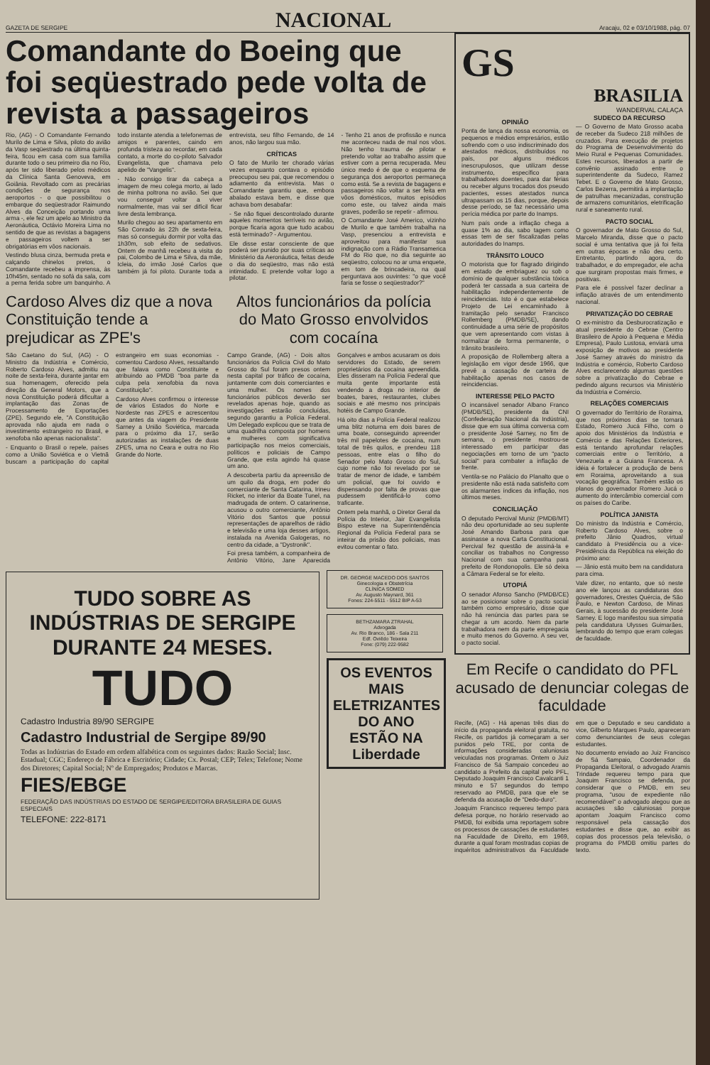GAZETA DE SERGIPE NACIONAL Aracaju, 02 e 03/10/1988, pág. 07
Comandante do Boeing que foi seqüestrado pede volta de revista a passageiros
Rio, (AG) - O Comandante Fernando Murilo de Lima e Silva, piloto do avião da Vasp seqüestrado na última quinta-feira, ficou em casa com sua família durante todo o seu primeiro dia no Rio, após ter sido liberado pelos médicos da Clínica Santa Genoveva, em Goiânia. Revoltado com as precárias condições de segurança nos aeroportos - o que possibilitou o embarque do seqüestrador Raimundo Alves da Conceição portando uma arma -, ele fez um apelo ao Ministro da Aeronáutica, Octávio Moreira Lima no sentido de que as revistas a bagagens e passageiros voltem a ser obrigatórias em vôos nacionais.
Vestindo blusa cinza, bermuda preta e calçando chinelos pretos, o Comandante recebeu a imprensa, às 10h45m, sentado no sofá da sala, com a perna ferida sobre um banquinho. A todo instante atendia a telefonemas de amigos e parentes, caindo em profunda tristeza ao recordar, em cada contato, a morte do co-piloto Salvador Evangelista, que chamava pelo apelido de "Vangelis".
- Não consigo tirar da cabeça a imagem de meu colega morto, ai lado de minha poltrona no avião. Sei que vou conseguir voltar a viver normalmente, mas vai ser difícil ficar livre desta lembrança.
Murilo chegou ao seu apartamento em São Conrado às 22h de sexta-feira, mas só conseguiu dormir por volta das 1h30m, sob efeito de sedativos. Ontem de manhã recebeu a visita do pai, Colombo de Lima e Silva, da mãe, Icleia, do irmão José Carlos que também já foi piloto. Durante toda a entrevista, seu filho Fernando, de 14 anos, não largou sua mão.
CRÍTICAS
O fato de Murilo ter chorado várias vezes enquanto contava o episódio preocupou seu pai, que recomendou o adiamento da entrevista. Mas o Comandante garantiu que, embora abalado estava bem, e disse que achava bom desabafar:
- Se não fiquei descontrolado durante aqueles momentos terríveis no avião, porque ficaria agora que tudo acabou está terminado? - Argumentou.
Ele disse estar consciente de que poderá ser punido por suas críticas ao Ministério da Aeronáutica, feitas desde o dia do seqüestro, mas não está intimidado. E pretende voltar logo a pilotar.
- Tenho 21 anos de profissão e nunca me aconteceu nada de mal nos vôos. Não tenho trauma de pilotar e pretendo voltar ao trabalho assim que estiver com a perna recuperada. Meu único medo é de que o esquema de segurança dos aeroportos permaneça como está. Se a revista de bagagens e passageiros não voltar a ser feita em vôos domésticos, muitos episódios como este, ou talvez ainda mais graves, poderão se repetir - afirmou.
O Comandante José Americo, vizinho de Murilo e que também trabalha na Vasp, presenciou a entrevista e aproveitou para manifestar sua indignação com a Rádio Transamerica FM do Rio que, no dia seguinte ao seqüestro, colocou no ar uma enquete, em tom de brincadeira, na qual perguntava aos ouvintes: "o que você faria se fosse o seqüestrador?"
Cardoso Alves diz que a nova Constituição tende a prejudicar as ZPE's
São Caetano do Sul, (AG) - O Ministro da Indústria e Comércio, Roberto Cardoso Alves, admitiu na noite de sexta-feira, durante jantar em sua homenagem, oferecido pela direção da General Motors, que a nova Constituição poderá dificultar a implantação das Zonas de Processamento de Exportações (ZPE). Segundo ele, "A Constituição aprovada não ajuda em nada o investimento estrangeiro no Brasil, e xenofoba não apenas nacionalista".
- Enquanto o Brasil o repele, países como a União Soviética e o Vietnã buscam a participação do capital estrangeiro em suas economias - comentou Cardoso Alves, ressaltando que falava como Constituinte e atribuindo ao PMDB "boa parte da culpa pela xenofobia da nova Constituição".
Cardoso Alves confirmou o interesse de vários Estados do Norte e Nordeste nas ZPES e acrescentou que antes da viagem do Presidente Sarney a União Soviética, marcada para o próximo dia 17, serão autorizadas as instalações de duas ZPES, uma no Ceara e outra no Rio Grande do Norte.
Altos funcionários da polícia do Mato Grosso envolvidos com cocaína
Campo Grande, (AG) - Dois altos funcionários da Polícia Civil do Mato Grosso do Sul foram presos ontem nesta capital por tráfico de cocaína, juntamente com dois comerciantes e uma mulher. Os nomes dos funcionários públicos deverão ser revelados apenas hoje, quando as investigações estarão concluídas, segundo garantiu a Polícia Federal. Um Delegado explicou que se trata de uma quadrilha composta por homens e mulheres com significativa participação nos meios comerciais, políticos e policiais de Campo Grande, que esta agindo há quase um ano.
A descoberta partiu da apreensão de um quilo da droga, em poder do comerciante de Santa Catarina, Irineu Ricket, no interior da Boate Tunel, na madrugada de ontem. O catarinense, acusou o outro comerciante, Antônio Vitório dos Santos que possui representações de aparelhos de rádio e televisão e uma loja desses artigos, instalada na Avenida Galogeras, no centro da cidade, a "Dystronik".
Foi presa também, a companheira de Antônio Vitório, Jane Aparecida Gonçalves e ambos acusaram os dois servidores do Estado, de serem proprietários da cocaína apreendida. Eles disseram na Polícia Federal que muita gente importante está vendendo a droga no interior de boates, bares, restaurantes, clubes sociais e até mesmo nos principais hotéis de Campo Grande.
Há oito dias a Polícia Federal realizou uma blitz noturna em dois bares de uma boate, conseguindo apreender três mil papelotes de cocaína, num total de três quilos, e prendeu 118 pessoas, entre elas o filho do Senador pelo Mato Grosso do Sul, cujo nome não foi revelado por se tratar de menor de idade, e também um policial, que foi ouvido e dispensando por falta de provas que pudessem identificá-lo como traficante.
Ontem pela manhã, o Diretor Geral da Polícia do Interior, Jair Evangelista Bispo esteve na Superintendência Regional da Polícia Federal para se inteirar da prisão dos policiais, mas evitou comentar o fato.
TUDO SOBRE AS INDÚSTRIAS DE SERGIPE DURANTE 24 MESES.
TUDO
Cadastro Industria 89/90 SERGIPE
Cadastro Industrial de Sergipe 89/90
Todas as Indústrias do Estado em ordem alfabética com os seguintes dados: Razão Social; Insc. Estadual; CGC; Endereço de Fábrica e Escritório; Cidade; Cx. Postal; CEP; Telex; Telefone; Nome dos Diretores; Capital Social; Nº de Empregados; Produtos e Marcas.
FIES/EBGE
FEDERAÇÃO DAS INDÚSTRIAS DO ESTADO DE SERGIPE/EDITORA BRASILEIRA DE GUIAS ESPECIAIS
TELEFONE: 222-8171
DR. GEORGE MACEDO DOS SANTOS
Ginecologia e Obstetrícia
CLÍNICA SOMED
Av. Augusto Maynard, 361
Fones: 224-5511 - 5512 BIP A-53
BETHZAMARA ZTRAHAL
Advogada
Av. Rio Branco, 186 - Sala 211
Edf. Oviêdo Teixeira
Fone: (079) 222-9582
OS EVENTOS MAIS ELETRIZANTES DO ANO ESTÃO NA
Liberdade
GS
BRASILIA
WANDERVAL CALAÇA
OPINIÃO
Ponta de lança da nossa economia, os pequenos e médios empresários, estão sofrendo com o uso indiscriminado dos atestados médicos, distribuídos no país, por alguns médicos inescrupulosos, que utilizam desse instrumento, específico para trabalhadores doentes, para dar férias ou receber alguns trocados dos pseudo pacientes, esses atestados nunca ultrapassam os 15 dias, porque, depois desse período, se faz necessário uma perícia médica por parte do Inamps.
Num país onde a inflação chega a quase 1% ao dia, sabo tagem como essas tem de ser fiscalizadas pelas autoridades do Inamps.
TRÂNSITO LOUCO
O motorista que for flagrado dirigindo em estado de embriaguez ou sob o domínio de qualquer substância tóxica poderá ter cassada a sua carteira de habilitação independentemente de reincidencias. Isto é o que estabelece Projeto de Lei encaminhado à tramitação pelo senador Francisco Rollemberg (PMDB/SE), dando continuidade a uma série de propósitos que vem apresentando com vistas à normalizar de forma permanente, o trânsito brasileiro.
A proposição de Rollemberg altera a legislação em vigor desde 1966, que prevê a cassação de carteira de habilitação apenas nos casos de reincidencias.
INTERESSE PELO PACTO
O incansável senador Albano Franco (PMDB/SE), presidente da CNI (Confederação Nacional da Indústria), disse que em sua última conversa com o presidente José Sarney, no fim de semana, o presidente mostrou-se interessado em participar das negociações em torno de um "pacto social" para combater a inflação de frente.
Ventila-se no Palácio do Planalto que o presidente não está nada satisfeito com os alarmantes índices da inflação, nos últimos meses.
CONCILIAÇÃO
O deputado Percival Muniz (PMDB/MT) não deu oportunidade ao seu suplente José Amando Barbosa para que assinasse a nova Carta Constitucional. Percival fez questão de assiná-la e conciliar os trabalhos no Congresso Nacional com sua campanha para prefeito de Rondonopolis. Ele só deixa a Câmara Federal se for eleito.
UTOPIÁ
O senador Afonso Sancho (PMDB/CE) ao se posicionar sobre o pacto social também como empresário, disse que não há renúncia das partes para se chegar a um acordo. Nem da parte trabalhadora nem da parte empregacia e muito menos do Governo. A seu ver, o pacto social.
SUDECO DA RECURSO
— O Governo de Mato Grosso acaba de receber da Sudeco 218 milhões de cruzados. Para execução de projetos do Programa de Desenvolvimento do Meio Rural e Pequenas Comunidades. Estes recursos, liberados a partir de convênio assinado entre o superintendente da Sudeco, Ramez Tebet. E o Governo de Mato Grosso, Carlos Bezerra, permitirá a implantação de patrulhas mecanizadas, construção de armazens comunitários, eletrificação rural e saneamento rural.
PACTO SOCIAL
O governador de Mato Grosso do Sul, Marcelo Miranda, disse que o pacto social é uma tentativa que já foi feita em outras épocas e não deu certo. Entretanto, partindo agora, do trabalhador, e do empregador, ele acha que surgiram propostas mais firmes, e positivas.
Para ele é possível fazer declinar a inflação através de um entendimento nacional.
PRIVATIZAÇÃO DO CEBRAE
O ex-ministro da Desburocratização e atual presidente do Cebrae (Centro Brasileiro de Apoio à Pequena e Média Empresa), Paulo Lustosa, enviará uma exposição de motivos ao presidente José Sarney através do ministro da Indústria e comércio, Roberto Cardoso Alves esclarecendo algumas questões sobre a privatização do Cebrae e pedindo alguns recursos via Ministério da Indústria e Comércio.
RELAÇÕES COMERCIAIS
O governador do Território de Roraima, que nos próximos dias se tornará Estado, Romero Jucá Filho, com o apoio dos Ministérios da Indústria e Comércio e das Relações Exteriores, está tentando aprofundar relações comerciais entre o Território, a Venezuela e a Guiana Francesa. A idéia é fortalecer a produção de bens em Roraima, aproveitando a sua vocação geográfica. Também estão os planos do governador Romero Jucá o aumento do intercâmbio comercial com os países do Caribe.
POLÍTICA JANISTA
Do ministro da Indústria e Comércio, Roberto Cardoso Alves, sobre o prefeito Jânio Quadros, virtual candidato à Presidência ou a vice-Presidência da República na eleição do próximo ano:
— Jânio está muito bem na candidatura para cima.
Vale dizer, no entanto, que só neste ano ele lançou as candidaturas dos governadores, Orestes Quércia, de São Paulo, e Newton Cardoso, de Minas Gerais, à sucessão do presidente José Sarney. E logo manifestou sua simpatia pela candidatura Ulysses Guimarães, lembrando do tempo que eram colegas de faculdade.
Em Recife o candidato do PFL acusado de denunciar colegas de faculdade
Recife, (AG) - Há apenas três dias do início da propaganda eleitoral gratuita, no Recife, os partidos já começaram a ser punidos pelo TRE, por conta de informações consideradas caluniosas veiculadas nos programas. Ontem o Juiz Francisco de Sá Sampaio concedeu ao candidato a Prefeito da capital pelo PFL, Deputado Joaquim Francisco Cavalcanti 1 minuto e 57 segundos do tempo reservado ao PMDB, para que ele se defenda da acusação de "Dedo-duro".
Joaquim Francisco requereu tempo para defesa porque, no horário reservado ao PMDB, foi exibida uma reportagem sobre os processos de cassações de estudantes na Faculdade de Direito, em 1969, durante a qual foram mostradas copias de inquéritos administrativos da Faculdade em que o Deputado e seu candidato a vice, Gilberto Marques Paulo, apareceram como denunciantes de seus colegas estudantes.
No documento enviado ao Juiz Francisco de Sá Sampaio, Coordenador da Propaganda Eleitoral, o advogado Aramis Trindade requereu tempo para que Joaquim Francisco se defenda, por considerar que o PMDB, em seu programa, "usou de expediente não recomendável" o advogado alegou que as acusações são caluniosas porque apontam Joaquim Francisco como responsável pela cassação dos estudantes e disse que, ao exibir as copias dos processos pela televisão, o programa do PMDB omitiu partes do texto.